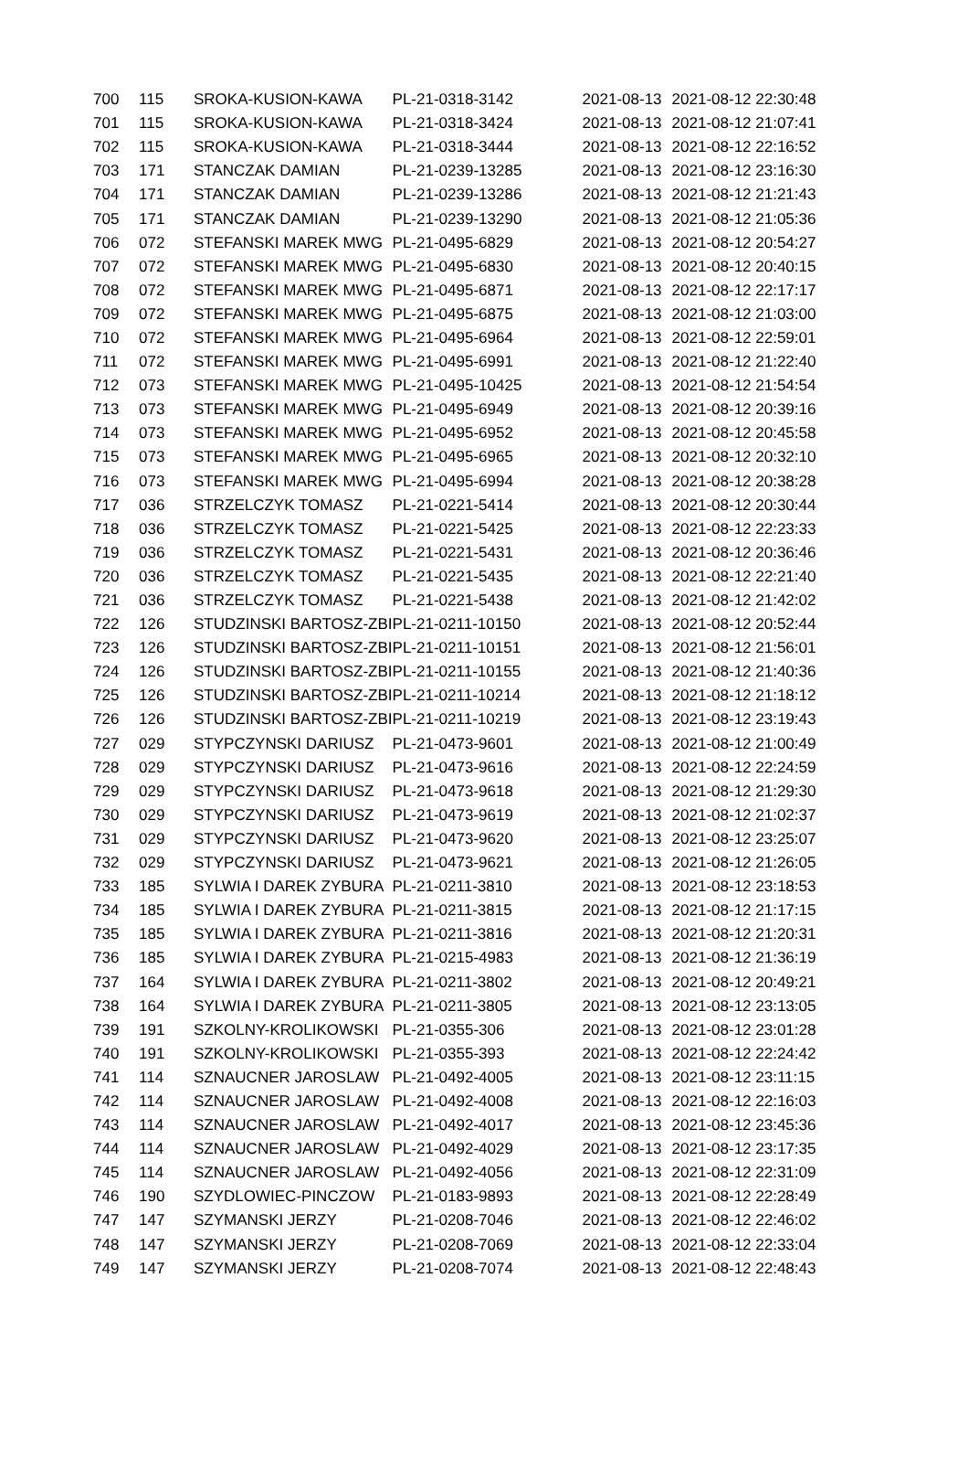| 700 | 115 | SROKA-KUSION-KAWA | PL-21-0318-3142 | 2021-08-13 | 2021-08-12 22:30:48 |
| 701 | 115 | SROKA-KUSION-KAWA | PL-21-0318-3424 | 2021-08-13 | 2021-08-12 21:07:41 |
| 702 | 115 | SROKA-KUSION-KAWA | PL-21-0318-3444 | 2021-08-13 | 2021-08-12 22:16:52 |
| 703 | 171 | STANCZAK DAMIAN | PL-21-0239-13285 | 2021-08-13 | 2021-08-12 23:16:30 |
| 704 | 171 | STANCZAK DAMIAN | PL-21-0239-13286 | 2021-08-13 | 2021-08-12 21:21:43 |
| 705 | 171 | STANCZAK DAMIAN | PL-21-0239-13290 | 2021-08-13 | 2021-08-12 21:05:36 |
| 706 | 072 | STEFANSKI MAREK MWG | PL-21-0495-6829 | 2021-08-13 | 2021-08-12 20:54:27 |
| 707 | 072 | STEFANSKI MAREK MWG | PL-21-0495-6830 | 2021-08-13 | 2021-08-12 20:40:15 |
| 708 | 072 | STEFANSKI MAREK MWG | PL-21-0495-6871 | 2021-08-13 | 2021-08-12 22:17:17 |
| 709 | 072 | STEFANSKI MAREK MWG | PL-21-0495-6875 | 2021-08-13 | 2021-08-12 21:03:00 |
| 710 | 072 | STEFANSKI MAREK MWG | PL-21-0495-6964 | 2021-08-13 | 2021-08-12 22:59:01 |
| 711 | 072 | STEFANSKI MAREK MWG | PL-21-0495-6991 | 2021-08-13 | 2021-08-12 21:22:40 |
| 712 | 073 | STEFANSKI MAREK MWG | PL-21-0495-10425 | 2021-08-13 | 2021-08-12 21:54:54 |
| 713 | 073 | STEFANSKI MAREK MWG | PL-21-0495-6949 | 2021-08-13 | 2021-08-12 20:39:16 |
| 714 | 073 | STEFANSKI MAREK MWG | PL-21-0495-6952 | 2021-08-13 | 2021-08-12 20:45:58 |
| 715 | 073 | STEFANSKI MAREK MWG | PL-21-0495-6965 | 2021-08-13 | 2021-08-12 20:32:10 |
| 716 | 073 | STEFANSKI MAREK MWG | PL-21-0495-6994 | 2021-08-13 | 2021-08-12 20:38:28 |
| 717 | 036 | STRZELCZYK TOMASZ | PL-21-0221-5414 | 2021-08-13 | 2021-08-12 20:30:44 |
| 718 | 036 | STRZELCZYK TOMASZ | PL-21-0221-5425 | 2021-08-13 | 2021-08-12 22:23:33 |
| 719 | 036 | STRZELCZYK TOMASZ | PL-21-0221-5431 | 2021-08-13 | 2021-08-12 20:36:46 |
| 720 | 036 | STRZELCZYK TOMASZ | PL-21-0221-5435 | 2021-08-13 | 2021-08-12 22:21:40 |
| 721 | 036 | STRZELCZYK TOMASZ | PL-21-0221-5438 | 2021-08-13 | 2021-08-12 21:42:02 |
| 722 | 126 | STUDZINSKI BARTOSZ-ZBI | PL-21-0211-10150 | 2021-08-13 | 2021-08-12 20:52:44 |
| 723 | 126 | STUDZINSKI BARTOSZ-ZBI | PL-21-0211-10151 | 2021-08-13 | 2021-08-12 21:56:01 |
| 724 | 126 | STUDZINSKI BARTOSZ-ZBI | PL-21-0211-10155 | 2021-08-13 | 2021-08-12 21:40:36 |
| 725 | 126 | STUDZINSKI BARTOSZ-ZBI | PL-21-0211-10214 | 2021-08-13 | 2021-08-12 21:18:12 |
| 726 | 126 | STUDZINSKI BARTOSZ-ZBI | PL-21-0211-10219 | 2021-08-13 | 2021-08-12 23:19:43 |
| 727 | 029 | STYPCZYNSKI DARIUSZ | PL-21-0473-9601 | 2021-08-13 | 2021-08-12 21:00:49 |
| 728 | 029 | STYPCZYNSKI DARIUSZ | PL-21-0473-9616 | 2021-08-13 | 2021-08-12 22:24:59 |
| 729 | 029 | STYPCZYNSKI DARIUSZ | PL-21-0473-9618 | 2021-08-13 | 2021-08-12 21:29:30 |
| 730 | 029 | STYPCZYNSKI DARIUSZ | PL-21-0473-9619 | 2021-08-13 | 2021-08-12 21:02:37 |
| 731 | 029 | STYPCZYNSKI DARIUSZ | PL-21-0473-9620 | 2021-08-13 | 2021-08-12 23:25:07 |
| 732 | 029 | STYPCZYNSKI DARIUSZ | PL-21-0473-9621 | 2021-08-13 | 2021-08-12 21:26:05 |
| 733 | 185 | SYLWIA I DAREK ZYBURA | PL-21-0211-3810 | 2021-08-13 | 2021-08-12 23:18:53 |
| 734 | 185 | SYLWIA I DAREK ZYBURA | PL-21-0211-3815 | 2021-08-13 | 2021-08-12 21:17:15 |
| 735 | 185 | SYLWIA I DAREK ZYBURA | PL-21-0211-3816 | 2021-08-13 | 2021-08-12 21:20:31 |
| 736 | 185 | SYLWIA I DAREK ZYBURA | PL-21-0215-4983 | 2021-08-13 | 2021-08-12 21:36:19 |
| 737 | 164 | SYLWIA I DAREK ZYBURA | PL-21-0211-3802 | 2021-08-13 | 2021-08-12 20:49:21 |
| 738 | 164 | SYLWIA I DAREK ZYBURA | PL-21-0211-3805 | 2021-08-13 | 2021-08-12 23:13:05 |
| 739 | 191 | SZKOLNY-KROLIKOWSKI | PL-21-0355-306 | 2021-08-13 | 2021-08-12 23:01:28 |
| 740 | 191 | SZKOLNY-KROLIKOWSKI | PL-21-0355-393 | 2021-08-13 | 2021-08-12 22:24:42 |
| 741 | 114 | SZNAUCNER JAROSLAW | PL-21-0492-4005 | 2021-08-13 | 2021-08-12 23:11:15 |
| 742 | 114 | SZNAUCNER JAROSLAW | PL-21-0492-4008 | 2021-08-13 | 2021-08-12 22:16:03 |
| 743 | 114 | SZNAUCNER JAROSLAW | PL-21-0492-4017 | 2021-08-13 | 2021-08-12 23:45:36 |
| 744 | 114 | SZNAUCNER JAROSLAW | PL-21-0492-4029 | 2021-08-13 | 2021-08-12 23:17:35 |
| 745 | 114 | SZNAUCNER JAROSLAW | PL-21-0492-4056 | 2021-08-13 | 2021-08-12 22:31:09 |
| 746 | 190 | SZYDLOWIEC-PINCZOW | PL-21-0183-9893 | 2021-08-13 | 2021-08-12 22:28:49 |
| 747 | 147 | SZYMANSKI JERZY | PL-21-0208-7046 | 2021-08-13 | 2021-08-12 22:46:02 |
| 748 | 147 | SZYMANSKI JERZY | PL-21-0208-7069 | 2021-08-13 | 2021-08-12 22:33:04 |
| 749 | 147 | SZYMANSKI JERZY | PL-21-0208-7074 | 2021-08-13 | 2021-08-12 22:48:43 |